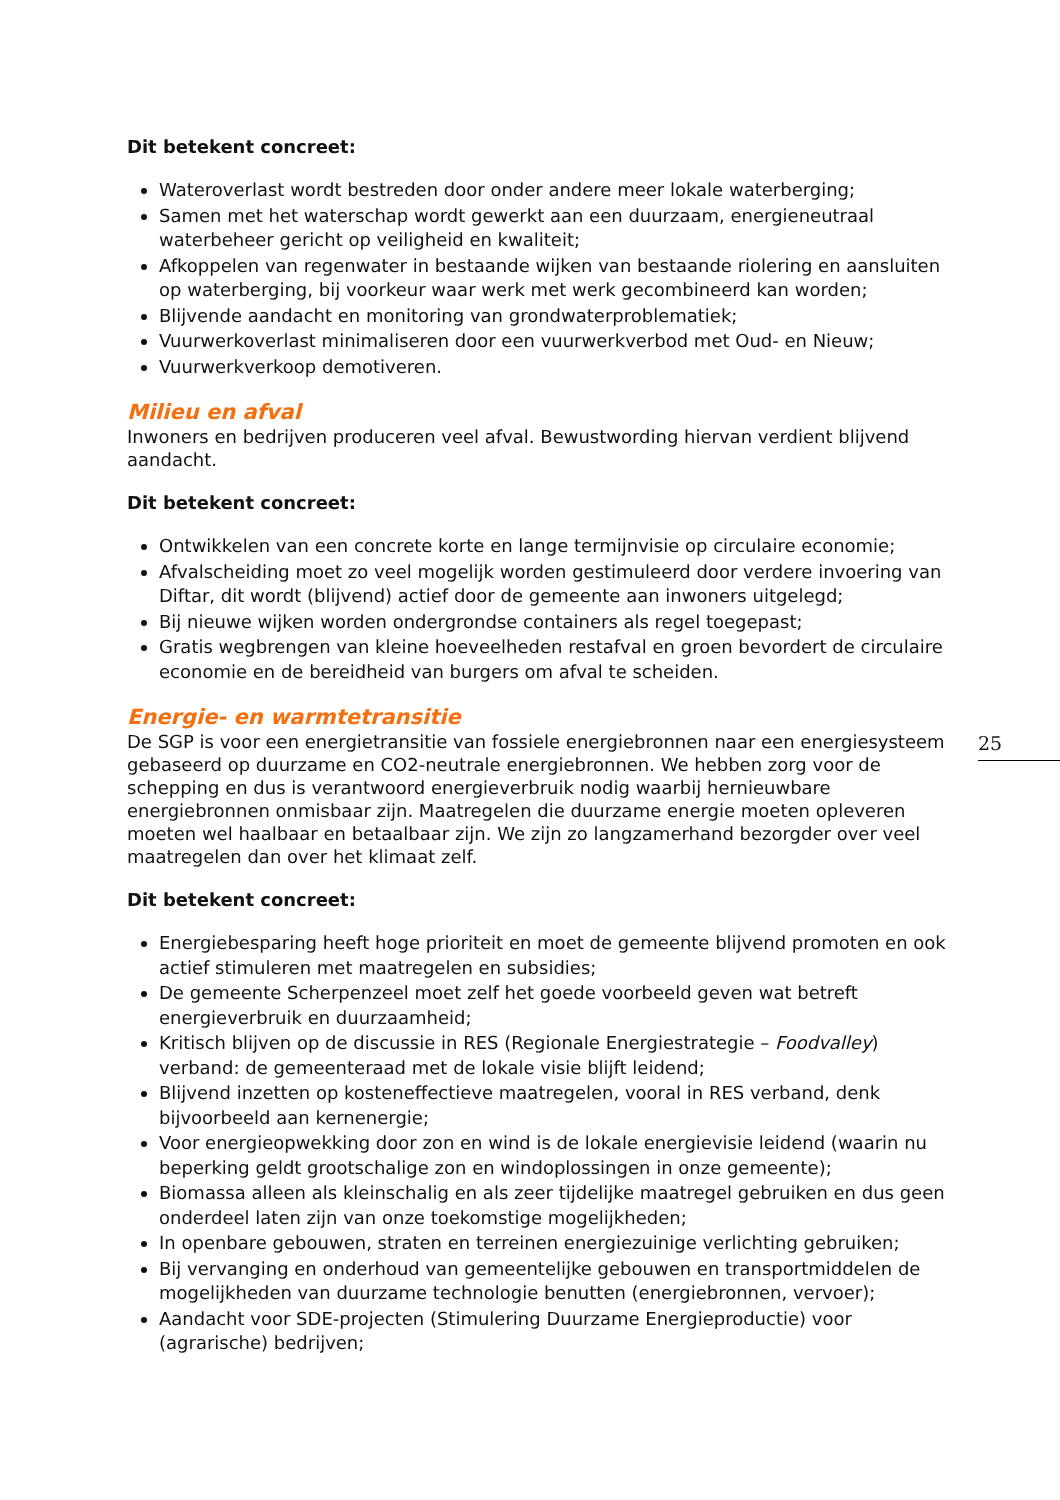Dit betekent concreet:
Wateroverlast wordt bestreden door onder andere meer lokale waterberging;
Samen met het waterschap wordt gewerkt aan een duurzaam, energieneutraal waterbeheer gericht op veiligheid en kwaliteit;
Afkoppelen van regenwater in bestaande wijken van bestaande riolering en aansluiten op waterberging, bij voorkeur waar werk met werk gecombineerd kan worden;
Blijvende aandacht en monitoring van grondwaterproblematiek;
Vuurwerkoverlast minimaliseren door een vuurwerkverbod met Oud- en Nieuw;
Vuurwerkverkoop demotiveren.
Milieu en afval
Inwoners en bedrijven produceren veel afval. Bewustwording hiervan verdient blijvend aandacht.
Dit betekent concreet:
Ontwikkelen van een concrete korte en lange termijnvisie op circulaire economie;
Afvalscheiding moet zo veel mogelijk worden gestimuleerd door verdere invoering van Diftar, dit wordt (blijvend) actief door de gemeente aan inwoners uitgelegd;
Bij nieuwe wijken worden ondergrondse containers als regel toegepast;
Gratis wegbrengen van kleine hoeveelheden restafval en groen bevordert de circulaire economie en de bereidheid van burgers om afval te scheiden.
Energie- en warmtetransitie
De SGP is voor een energietransitie van fossiele energiebronnen naar een energiesysteem gebaseerd op duurzame en CO2-neutrale energiebronnen. We hebben zorg voor de schepping en dus is verantwoord energieverbruik nodig waarbij hernieuwbare energiebronnen onmisbaar zijn. Maatregelen die duurzame energie moeten opleveren moeten wel haalbaar en betaalbaar zijn. We zijn zo langzamerhand bezorgder over veel maatregelen dan over het klimaat zelf.
Dit betekent concreet:
Energiebesparing heeft hoge prioriteit en moet de gemeente blijvend promoten en ook actief stimuleren met maatregelen en subsidies;
De gemeente Scherpenzeel moet zelf het goede voorbeeld geven wat betreft energieverbruik en duurzaamheid;
Kritisch blijven op de discussie in RES (Regionale Energiestrategie – Foodvalley) verband: de gemeenteraad met de lokale visie blijft leidend;
Blijvend inzetten op kosteneffectieve maatregelen, vooral in RES verband, denk bijvoorbeeld aan kernenergie;
Voor energieopwekking door zon en wind is de lokale energievisie leidend (waarin nu beperking geldt grootschalige zon en windoplossingen in onze gemeente);
Biomassa alleen als kleinschalig en als zeer tijdelijke maatregel gebruiken en dus geen onderdeel laten zijn van onze toekomstige mogelijkheden;
In openbare gebouwen, straten en terreinen energiezuinige verlichting gebruiken;
Bij vervanging en onderhoud van gemeentelijke gebouwen en transportmiddelen de mogelijkheden van duurzame technologie benutten (energiebronnen, vervoer);
Aandacht voor SDE-projecten (Stimulering Duurzame Energieproductie) voor (agrarische) bedrijven;
25